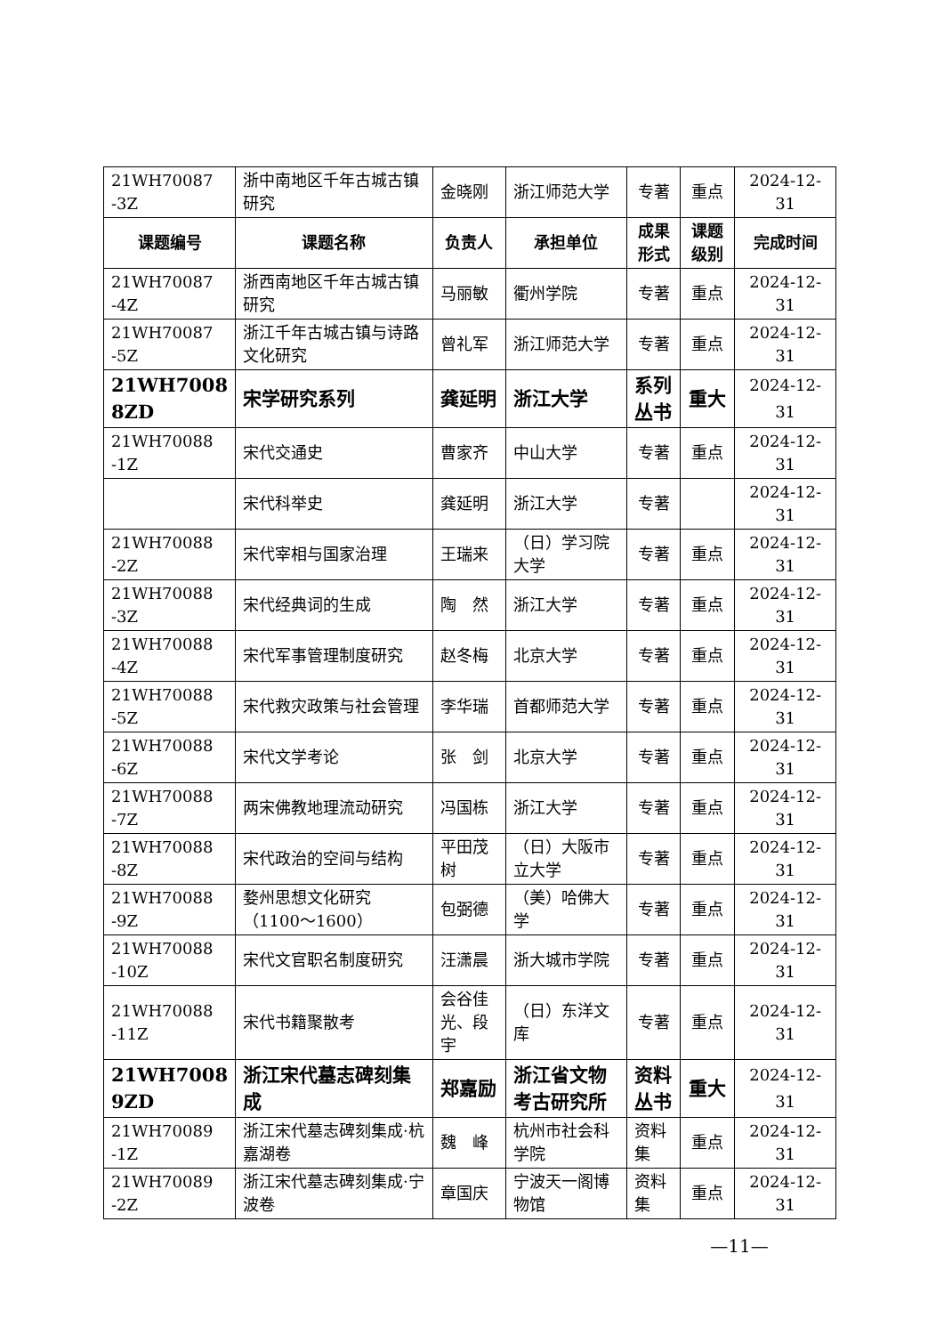| 21WH70087 -3Z | 浙中南地区千年古城古镇研究 | 金晓刚 | 浙江师范大学 | 专著 | 重点 | 2024-12-31 |
| 课题编号 | 课题名称 | 负责人 | 承担单位 | 成果形式 | 课题级别 | 完成时间 |
| 21WH70087 -4Z | 浙西南地区千年古城古镇研究 | 马丽敏 | 衢州学院 | 专著 | 重点 | 2024-12-31 |
| 21WH70087 -5Z | 浙江千年古城古镇与诗路文化研究 | 曾礼军 | 浙江师范大学 | 专著 | 重点 | 2024-12-31 |
| 21WH7008 8ZD | 宋学研究系列 | 龚延明 | 浙江大学 | 系列丛书 | 重大 | 2024-12-31 |
| 21WH70088 -1Z | 宋代交通史 | 曹家齐 | 中山大学 | 专著 | 重点 | 2024-12-31 |
| | 宋代科举史 | 龚延明 | 浙江大学 | 专著 | | 2024-12-31 |
| 21WH70088 -2Z | 宋代宰相与国家治理 | 王瑞来 | （日）学习院大学 | 专著 | 重点 | 2024-12-31 |
| 21WH70088 -3Z | 宋代经典词的生成 | 陶 然 | 浙江大学 | 专著 | 重点 | 2024-12-31 |
| 21WH70088 -4Z | 宋代军事管理制度研究 | 赵冬梅 | 北京大学 | 专著 | 重点 | 2024-12-31 |
| 21WH70088 -5Z | 宋代救灾政策与社会管理 | 李华瑞 | 首都师范大学 | 专著 | 重点 | 2024-12-31 |
| 21WH70088 -6Z | 宋代文学考论 | 张 剑 | 北京大学 | 专著 | 重点 | 2024-12-31 |
| 21WH70088 -7Z | 两宋佛教地理流动研究 | 冯国栋 | 浙江大学 | 专著 | 重点 | 2024-12-31 |
| 21WH70088 -8Z | 宋代政治的空间与结构 | 平田茂树 | （日）大阪市立大学 | 专著 | 重点 | 2024-12-31 |
| 21WH70088 -9Z | 婺州思想文化研究（1100～1600） | 包弼德 | （美）哈佛大学 | 专著 | 重点 | 2024-12-31 |
| 21WH70088 -10Z | 宋代文官职名制度研究 | 汪潇晨 | 浙大城市学院 | 专著 | 重点 | 2024-12-31 |
| 21WH70088 -11Z | 宋代书籍聚散考 | 会谷佳光、段宇 | （日）东洋文库 | 专著 | 重点 | 2024-12-31 |
| 21WH7008 9ZD | 浙江宋代墓志碑刻集成 | 郑嘉励 | 浙江省文物考古研究所 | 资料丛书 | 重大 | 2024-12-31 |
| 21WH70089 -1Z | 浙江宋代墓志碑刻集成·杭嘉湖卷 | 魏 峰 | 杭州市社会科学院 | 资料集 | 重点 | 2024-12-31 |
| 21WH70089 -2Z | 浙江宋代墓志碑刻集成·宁波卷 | 章国庆 | 宁波天一阁博物馆 | 资料集 | 重点 | 2024-12-31 |
—11—